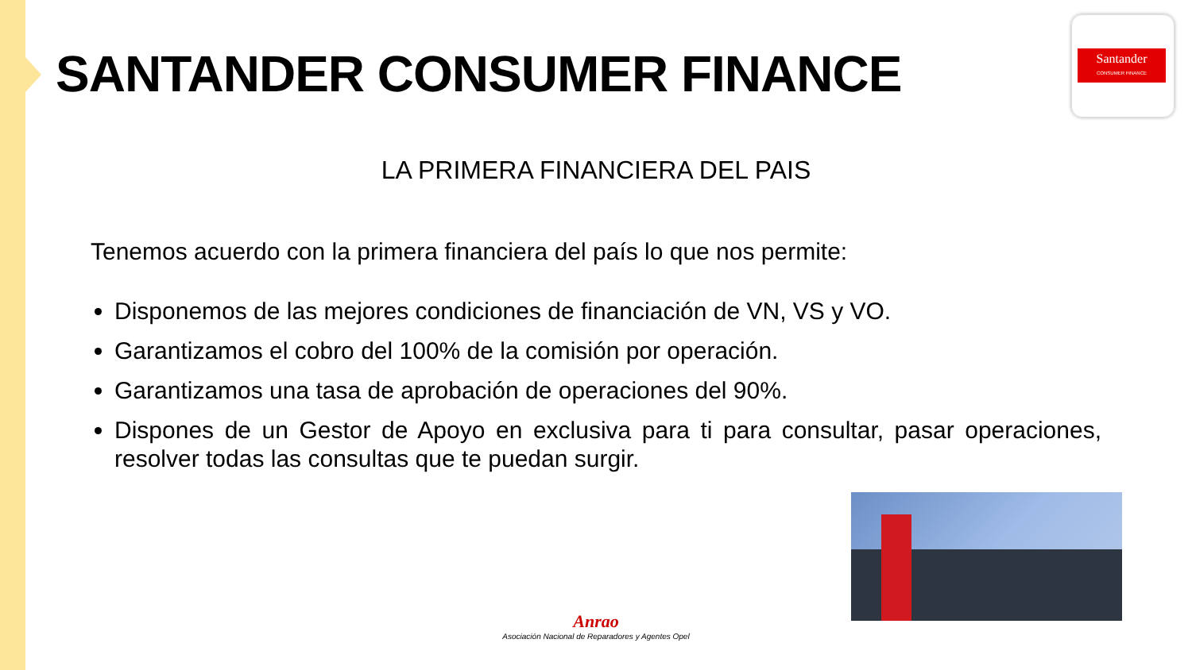SANTANDER CONSUMER FINANCE
Santander
CONSUMER FINANCE
LA PRIMERA FINANCIERA DEL PAIS
Tenemos acuerdo con la primera financiera del país lo que nos permite:
Disponemos de las mejores condiciones de financiación de VN, VS y VO.
Garantizamos el cobro del 100% de la comisión por operación.
Garantizamos una tasa de aprobación de operaciones del 90%.
Dispones de un Gestor de Apoyo en exclusiva para ti para consultar, pasar operaciones, resolver todas las consultas que te puedan surgir.
Anrao
Asociación Nacional de Reparadores y Agentes Opel